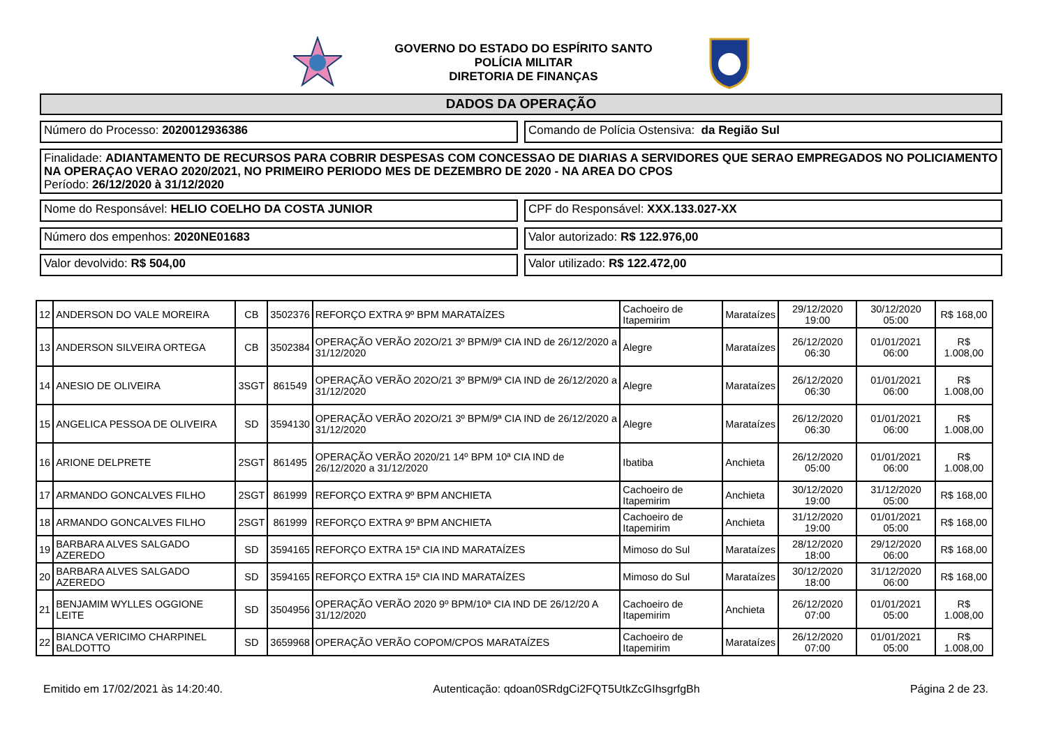GOVERNO DO ESTADO DO ESPÍRITO SANTO
POLÍCIA MILITAR
DIRETORIA DE FINANÇAS
DADOS DA OPERAÇÃO
Número do Processo: 2020012936386
Comando de Polícia Ostensiva: da Região Sul
Finalidade: ADIANTAMENTO DE RECURSOS PARA COBRIR DESPESAS COM CONCESSAO DE DIARIAS A SERVIDORES QUE SERAO EMPREGADOS NO POLICIAMENTO NA OPERAÇAO VERAO 2020/2021, NO PRIMEIRO PERIODO MES DE DEZEMBRO DE 2020 - NA AREA DO CPOS
Período: 26/12/2020 à 31/12/2020
Nome do Responsável: HELIO COELHO DA COSTA JUNIOR
CPF do Responsável: XXX.133.027-XX
Número dos empenhos: 2020NE01683
Valor autorizado: R$ 122.976,00
Valor devolvido: R$ 504,00 Valor utilizado: R$ 122.472,00
| 12 | ANDERSON DO VALE MOREIRA | CB | 3502376 | REFORÇO EXTRA 9º BPM MARATAÍZES | Cachoeiro de Itapemirim | Marataízes | 29/12/2020 19:00 | 30/12/2020 05:00 | R$ 168,00 |
| 13 | ANDERSON SILVEIRA ORTEGA | CB | 3502384 | OPERAÇÃO VERÃO 202O/21 3º BPM/9ª CIA IND de 26/12/2020 a 31/12/2020 | Alegre | Marataízes | 26/12/2020 06:30 | 01/01/2021 06:00 | R$ 1.008,00 |
| 14 | ANESIO DE OLIVEIRA | 3SGT | 861549 | OPERAÇÃO VERÃO 202O/21 3º BPM/9ª CIA IND de 26/12/2020 a 31/12/2020 | Alegre | Marataízes | 26/12/2020 06:30 | 01/01/2021 06:00 | R$ 1.008,00 |
| 15 | ANGELICA PESSOA DE OLIVEIRA | SD | 3594130 | OPERAÇÃO VERÃO 202O/21 3º BPM/9ª CIA IND de 26/12/2020 a 31/12/2020 | Alegre | Marataízes | 26/12/2020 06:30 | 01/01/2021 06:00 | R$ 1.008,00 |
| 16 | ARIONE DELPRETE | 2SGT | 861495 | OPERAÇÃO VERÃO 2020/21 14º BPM 10ª CIA IND de 26/12/2020 a 31/12/2020 | Ibatiba | Anchieta | 26/12/2020 05:00 | 01/01/2021 06:00 | R$ 1.008,00 |
| 17 | ARMANDO GONCALVES FILHO | 2SGT | 861999 | REFORÇO EXTRA 9º BPM ANCHIETA | Cachoeiro de Itapemirim | Anchieta | 30/12/2020 19:00 | 31/12/2020 05:00 | R$ 168,00 |
| 18 | ARMANDO GONCALVES FILHO | 2SGT | 861999 | REFORÇO EXTRA 9º BPM ANCHIETA | Cachoeiro de Itapemirim | Anchieta | 31/12/2020 19:00 | 01/01/2021 05:00 | R$ 168,00 |
| 19 | BARBARA ALVES SALGADO AZEREDO | SD | 3594165 | REFORÇO EXTRA 15ª CIA IND MARATAÍZES | Mimoso do Sul | Marataízes | 28/12/2020 18:00 | 29/12/2020 06:00 | R$ 168,00 |
| 20 | BARBARA ALVES SALGADO AZEREDO | SD | 3594165 | REFORÇO EXTRA 15ª CIA IND MARATAÍZES | Mimoso do Sul | Marataízes | 30/12/2020 18:00 | 31/12/2020 06:00 | R$ 168,00 |
| 21 | BENJAMIM WYLLES OGGIONE LEITE | SD | 3504956 | OPERAÇÃO VERÃO 2020 9º BPM/10ª CIA IND DE 26/12/20 A 31/12/2020 | Cachoeiro de Itapemirim | Anchieta | 26/12/2020 07:00 | 01/01/2021 05:00 | R$ 1.008,00 |
| 22 | BIANCA VERICIMO CHARPINEL BALDOTTO | SD | 3659968 | OPERAÇÃO VERÃO COPOM/CPOS MARATAÍZES | Cachoeiro de Itapemirim | Marataízes | 26/12/2020 07:00 | 01/01/2021 05:00 | R$ 1.008,00 |
Emitido em 17/02/2021 às 14:20:40. Autenticação: qdoan0SRdgCi2FQT5UtkZcGIhsgrfgBh Página 2 de 23.